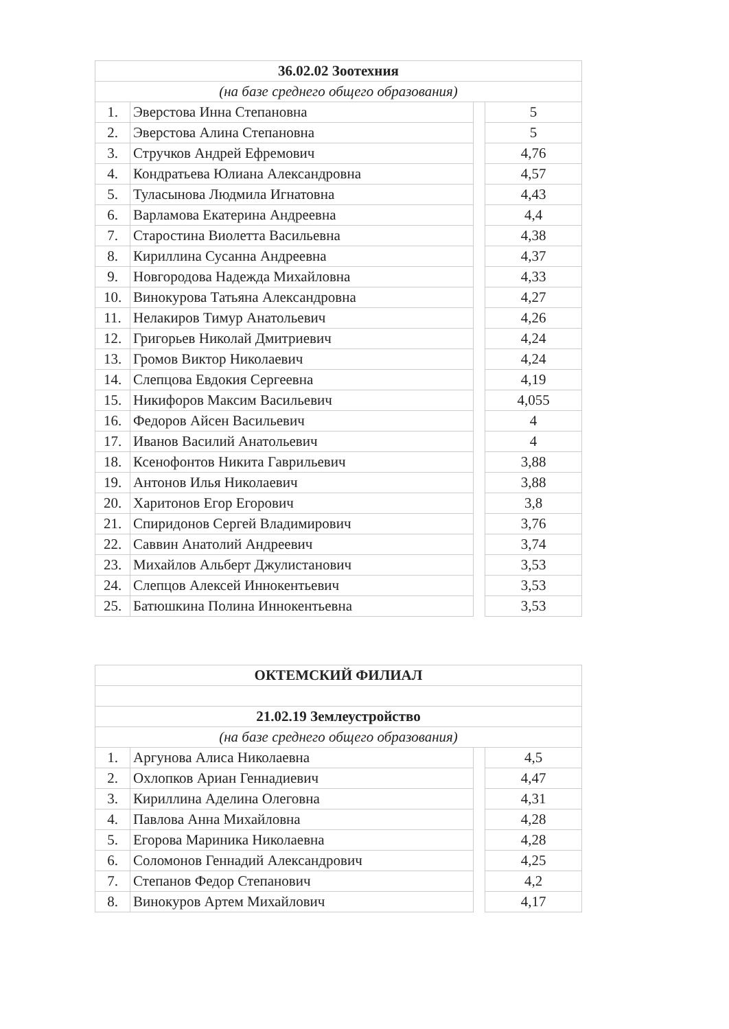| 36.02.02 Зоотехния | | | |
| (на базе среднего общего образования) | | | |
| 1. | Эверстова Инна Степановна | | 5 |
| 2. | Эверстова Алина Степановна | | 5 |
| 3. | Стручков Андрей Ефремович | | 4,76 |
| 4. | Кондратьева Юлиана Александровна | | 4,57 |
| 5. | Туласынова Людмила Игнатовна | | 4,43 |
| 6. | Варламова Екатерина Андреевна | | 4,4 |
| 7. | Старостина Виолетта Васильевна | | 4,38 |
| 8. | Кириллина Сусанна Андреевна | | 4,37 |
| 9. | Новгородова Надежда Михайловна | | 4,33 |
| 10. | Винокурова Татьяна Александровна | | 4,27 |
| 11. | Нелакиров Тимур Анатольевич | | 4,26 |
| 12. | Григорьев Николай Дмитриевич | | 4,24 |
| 13. | Громов Виктор Николаевич | | 4,24 |
| 14. | Слепцова Евдокия Сергеевна | | 4,19 |
| 15. | Никифоров Максим Васильевич | | 4,055 |
| 16. | Федоров Айсен Васильевич | | 4 |
| 17. | Иванов Василий Анатольевич | | 4 |
| 18. | Ксенофонтов Никита Гаврильевич | | 3,88 |
| 19. | Антонов Илья Николаевич | | 3,88 |
| 20. | Харитонов Егор Егорович | | 3,8 |
| 21. | Спиридонов Сергей Владимирович | | 3,76 |
| 22. | Саввин Анатолий Андреевич | | 3,74 |
| 23. | Михайлов Альберт Джулистанович | | 3,53 |
| 24. | Слепцов Алексей Иннокентьевич | | 3,53 |
| 25. | Батюшкина Полина Иннокентьевна | | 3,53 |
| ОКТЕМСКИЙ ФИЛИАЛ | | | |
| 21.02.19 Землеустройство | | | |
| (на базе среднего общего образования) | | | |
| 1. | Аргунова Алиса Николаевна | | 4,5 |
| 2. | Охлопков Ариан Геннадиевич | | 4,47 |
| 3. | Кириллина Аделина Олеговна | | 4,31 |
| 4. | Павлова Анна Михайловна | | 4,28 |
| 5. | Егорова Мариника Николаевна | | 4,28 |
| 6. | Соломонов Геннадий Александрович | | 4,25 |
| 7. | Степанов Федор Степанович | | 4,2 |
| 8. | Винокуров Артем Михайлович | | 4,17 |